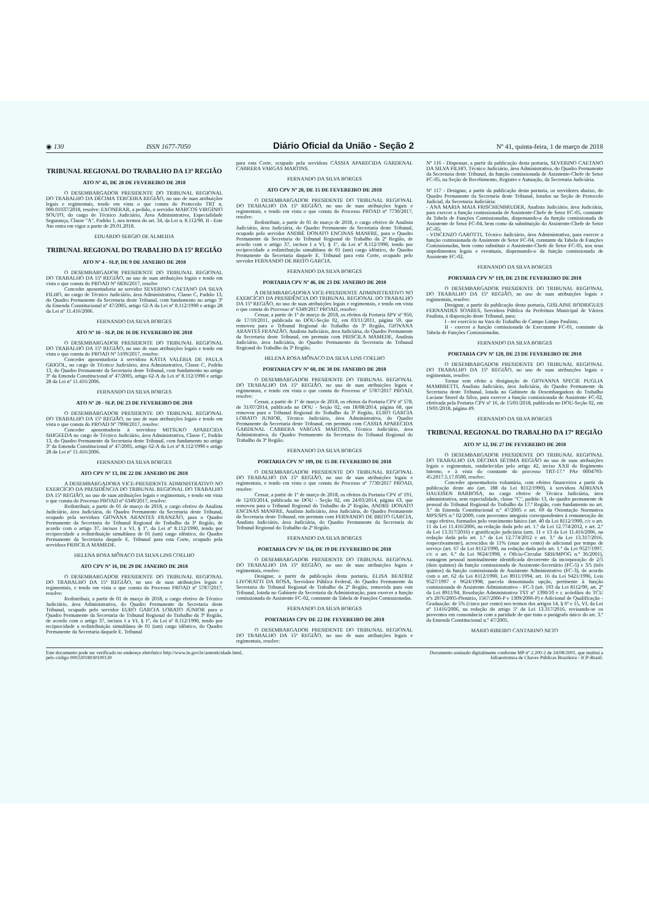◉ 130 ISSN 1677-7050 Diário Oficial da União - Seção 2 Nº 41, quinta-feira, 1 de março de 2018
TRIBUNAL REGIONAL DO TRABALHO DA 13ª REGIÃO
ATO Nº 45, DE 28 DE FEVEREIRO DE 2018
O DESEMBARGADOR PRESIDENTE DO TRIBUNAL REGIONAL DO TRABALHO DA DÉCIMA TERCEIRA REGIÃO, no uso de suas atribuições legais e regimentais, tendo em vista o que consta do Protocolo TRT n. 000.01037/2018, resolve: EXONERAR, a pedido, o servidor MARCOS VIRGÍNIO SOUTO, do cargo de Técnico Judiciário, Área Administrativa, Especialidade Segurança, Classe "A", Padrão 1, nos termos do art. 34, da Lei n. 8.112/90. II - Este Ato entra em vigor a partir de 29.01.2018.
EDUARDO SERGIO DE ALMEIDA
TRIBUNAL REGIONAL DO TRABALHO DA 15ª REGIÃO
ATO Nº 4 - SLP, DE 9 DE JANEIRO DE 2018
O DESEMBARGADOR PRESIDENTE DO TRIBUNAL REGIONAL DO TRABALHO DA 15ª REGIÃO, no uso de suas atribuições legais e tendo em vista o que consta do PROAD Nº 6836/2017, resolve
Conceder aposentadoria ao servidor SEVERINO CAETANO DA SILVA FILHO, no cargo de Técnico Judiciário, área Administrativa, Classe C, Padrão 13, do Quadro Permanente da Secretaria deste Tribunal, com fundamento no artigo 3º da Emenda Constitucional nº 47/2005, artigo 62-A da Lei nº 8.112/1990 e artigo 28 da Lei nº 11.416/2006.
FERNANDO DA SILVA BORGES
ATO Nº 16 - SLP, DE 16 DE FEVEREIRO DE 2018
O DESEMBARGADOR PRESIDENTE DO TRIBUNAL REGIONAL DO TRABALHO DA 15ª REGIÃO, no uso de suas atribuições legais e tendo em vista o que consta do PROAD Nº 5109/2017, resolve:
Conceder aposentadoria à servidora KÁTIA VALÉRIA DE PAULA GRIGOL, no cargo de Técnico Judiciário, área Administrativa, Classe C, Padrão 13, do Quadro Permanente da Secretaria deste Tribunal, com fundamento no artigo 3º da Emenda Constitucional nº 47/2005, artigo 62-A da Lei nº 8.112/1990 e artigo 28 da Lei nº 11.416/2006.
FERNANDO DA SILVA BORGES
ATO Nº 20 - SLP, DE 23 DE FEVEREIRO DE 2018
O DESEMBARGADOR PRESIDENTE DO TRIBUNAL REGIONAL DO TRABALHO DA 15ª REGIÃO, no uso de suas atribuições legais e tendo em vista o que consta do PROAD Nº 7998/2017, resolve:
Conceder aposentadoria à servidora MITSUKO APARECIDA SHIGEEDA no cargo de Técnico Judiciário, área Administrativa, Classe C, Padrão 13, do Quadro Permanente da Secretaria deste Tribunal, com fundamento no artigo 3º da Emenda Constitucional nº 47/2005, artigo 62-A da Lei nº 8.112/1990 e artigo 28 da Lei nº 11.416/2006.
FERNANDO DA SILVA BORGES
ATO CPV Nº 13, DE 22 DE JANEIRO DE 2018
A DESEMBARGADORA VICE-PRESIDENTE ADMINISTRATIVO NO EXERCÍCIO DA PRESIDÊNCIA DO TRIBUNAL REGIONAL DO TRABALHO DA 15ª REGIÃO, no uso de suas atribuições legais e regimentais, e tendo em vista o que consta do Processo PROAD nº 6349/2017, resolve:
Redistribuir, a partir de 01 de março de 2018, o cargo efetivo de Analista Judiciário, área Judiciária, do Quadro Permanente da Secretaria deste Tribunal, ocupado pela servidora GIOVANA ARANTES FRANZÃO, para o Quadro Permanente da Secretaria do Tribunal Regional do Trabalho da 3ª Região, de acordo com o artigo 37, incisos I a VI, § 1º, da Lei nº 8.112/1990, tendo por reciprocidade a redistribuição simultânea de 01 (um) cargo idêntico, do Quadro Permanente da Secretaria daquele E. Tribunal para esta Corte, ocupado pela servidora PRISCILA MAMEDE.
HELENA ROSA MÔNACO DA SILVA LINS COELHO
ATO CPV Nº 16, DE 29 DE JANEIRO DE 2018
O DESEMBARGADOR PRESIDENTE DO TRIBUNAL REGIONAL DO TRABALHO DA 15ª REGIÃO, no uso de suas atribuições legais e regimentais, e tendo em vista o que consta do Processo PROAD nº 5787/2017, resolve:
Redistribuir, a partir de 01 de março de 2018, o cargo efetivo de Técnico Judiciário, área Administrativa, do Quadro Permanente da Secretaria deste Tribunal, ocupado pelo servidor EURO GARCIA LOBATO JÚNIOR para o Quadro Permanente da Secretaria do Tribunal Regional do Trabalho da 3ª Região, de acordo com o artigo 37, incisos I a VI, § 1º, da Lei nº 8.112/1990, tendo por reciprocidade a redistribuição simultânea de 01 (um) cargo idêntico, do Quadro Permanente da Secretaria daquele E. Tribunal
para esta Corte, ocupado pela servidora CÁSSIA APARECIDA GARDENAL CABRERA VARGAS MARTINS.
FERNANDO DA SILVA BORGES
ATO CPV Nº 20, DE 15 DE FEVEREIRO DE 2018
O DESEMBARGADOR PRESIDENTE DO TRIBUNAL REGIONAL DO TRABALHO DA 15ª REGIÃO, no uso de suas atribuições legais e regimentais, e tendo em vista o que consta do Processo PROAD nº 7730/2017, resolve:
Redistribuir, a partir de 01 de março de 2018, o cargo efetivo de Analista Judiciário, área Judiciária, do Quadro Permanente da Secretaria deste Tribunal, ocupado pelo servidor ANDRÉ DONATO ENCINAS MANFRE, para o Quadro Permanente da Secretaria do Tribunal Regional do Trabalho da 2ª Região, de acordo com o artigo 37, incisos I a VI, § 1º, da Lei nº 8.112/1990, tendo por reciprocidade a redistribuição simultânea de 01 (um) cargo idêntico, do Quadro Permanente da Secretaria daquele E. Tribunal para esta Corte, ocupado pelo servidor FERNANDO DE BRITO GARCIA.
FERNANDO DA SILVA BORGES
PORTARIA CPV Nº 46, DE 23 DE JANEIRO DE 2018
A DESEMBARGADORA VICE-PRESIDENTE ADMINISTRATIVO NO EXERCÍCIO DA PRESIDÊNCIA DO TRIBUNAL REGIONAL DO TRABALHO DA 15ª REGIÃO, no uso de suas atribuições legais e regimentais, e tendo em vista o que consta do Processo nº 6349/2017 PROAD, resolve:
Cessar, a partir de 1º de março de 2018, os efeitos da Portaria SPV nº 950, de 17/10/2011, publicada no DOU-Seção 02, em 03/11/2011, página 59, que removeu para o Tribunal Regional do Trabalho da 3ª Região, GIOVANA ARANTES FRANZÃO, Analista Judiciário, área Judiciária, do Quadro Permanente da Secretaria deste Tribunal, em permuta com PRISCILA MAMEDE, Analista Judiciário, área Judiciária, do Quadro Permanente da Secretaria do Tribunal Regional do Trabalho da 3ª Região.
HELENA ROSA MÔNACO DA SILVA LINS COELHO
PORTARIA CPV Nº 60, DE 30 DE JANEIRO DE 2018
O DESEMBARGADOR PRESIDENTE DO TRIBUNAL REGIONAL DO TRABALHO DA 15ª REGIÃO, no uso de suas atribuições legais e regimentais, e tendo em vista o que consta do Processo nº 5787/2017 PROAD, resolve:
Cessar, a partir de 1º de março de 2018, os efeitos da Portaria CPV nº 578, de 31/07/2014, publicada no DOU - Seção 02, em 18/08/2014, página 68, que removeu para o Tribunal Regional do Trabalho da 3ª Região, EURO GARCIA LOBATO JUNIOR, Técnico Judiciário, área Administrativa, do Quadro Permanente da Secretaria deste Tribunal, em permuta com CASSIA APARECIDA GARDENAL CABRERA VARGAS MARTINS, Técnico Judiciário, área Administrativa, do Quadro Permanente da Secretaria do Tribunal Regional do Trabalho da 3ª Região.
FERNANDO DA SILVA BORGES
PORTARIA CPV Nº 109, DE 15 DE FEVEREIRO DE 2018
O DESEMBARGADOR PRESIDENTE DO TRIBUNAL REGIONAL DO TRABALHO DA 15ª REGIÃO, no uso de suas atribuições legais e regimentais, e tendo em vista o que consta do Processo nº 7730/2017 PROAD, resolve:
Cessar, a partir de 1º de março de 2018, os efeitos da Portaria CPV nº 191, de 12/03/2014, publicada no DOU - Seção 02, em 24/03/2014, página 63, que removeu para o Tribunal Regional do Trabalho da 2ª Região, ANDRE DONATO ENCINAS MANFRE, Analista Judiciário, área Judiciária, do Quadro Permanente da Secretaria deste Tribunal, em permuta com FERNANDO DE BRITO GARCIA, Analista Judiciário, área Judiciária, do Quadro Permanente da Secretaria do Tribunal Regional do Trabalho da 2ª Região.
FERNANDO DA SILVA BORGES
PORTARIA CPV Nº 114, DE 19 DE FEVEREIRO DE 2018
O DESEMBARGADOR PRESIDENTE DO TRIBUNAL REGIONAL DO TRABALHO DA 15ª REGIÃO, no uso de suas atribuições legais e regimentais, resolve:
Designar, a partir da publicação desta portaria, ELISA BEATRIZ LIVORATTI DA ROSA, Servidora Pública Federal, do Quadro Permanente da Secretaria do Tribunal Regional do Trabalho da 2ª Região, removida para este Tribunal, lotada no Gabinete da Secretaria da Administração, para exercer a função comissionada de Assistente FC-02, constante da Tabela de Funções Comissionadas.
FERNANDO DA SILVA BORGES
PORTARIAS CPV DE 22 DE FEVEREIRO DE 2018
O DESEMBARGADOR PRESIDENTE DO TRIBUNAL REGIONAL DO TRABALHO DA 15ª REGIÃO, no uso de suas atribuições legais e regimentais, resolve:
Nº 116 - Dispensar, a partir da publicação desta portaria, SEVERINO CAETANO DA SILVA FILHO, Técnico Judiciário, área Administrativa, do Quadro Permanente da Secretaria deste Tribunal, da função comissionada de Assistente-Chefe de Setor FC-05, na Seção de Recebimento, Registro e Autuação, da Secretaria Judiciária.
Nº 117 - Designar, a partir da publicação desta portaria, os servidores abaixo, do Quadro Permanente da Secretaria deste Tribunal, lotados na Seção de Protocolo Judicial, da Secretaria Judiciária:
- ANA MARIA MAIA FRISCHENBRUDER, Analista Judiciário, área Judiciária, para exercer a função comissionada de Assistente-Chefe de Setor FC-05, constante da Tabela de Funções Comissionadas, dispensando-a da função comissionada de Assistente de Setor FC-04, bem como da substituição do Assistente-Chefe de Setor FC-05;
- VINCENZO GAROTTI, Técnico Judiciário, área Administrativa, para exercer a função comissionada de Assistente de Setor FC-04, constante da Tabela de Funções Comissionadas, bem como substituir o Assistente-Chefe de Setor FC-05, nos seus impedimentos legais e eventuais, dispensando-o da função comissionada de Assistente FC-02.
FERNANDO DA SILVA BORGES
PORTARIA CPV Nº 119, DE 23 DE FEVEREIRO DE 2018
O DESEMBARGADOR PRESIDENTE DO TRIBUNAL REGIONAL DO TRABALHO DA 15ª REGIÃO, no uso de suas atribuições legais e regimentais, resolve:
Designar, a partir da publicação desta portaria, GISLAINE RODRIGUES FERNANDES SOARES, Servidora Pública da Prefeitura Municipal de Várzea Paulista, à disposição deste Tribunal, para:
I - ter exercício na Vara do Trabalho de Campo Limpo Paulista;
II - exercer a função comissionada de Executante FC-01, constante da Tabela de Funções Comissionadas.
FERNANDO DA SILVA BORGES
PORTARIA CPV Nº 120, DE 23 DE FEVEREIRO DE 2018
O DESEMBARGADOR PRESIDENTE DO TRIBUNAL REGIONAL DO TRABALHO DA 15ª REGIÃO, no uso de suas atribuições legais e regimentais, resolve:
Tornar sem efeito a designação de GIOVANNA SPECIE PUGLIA MAMBRETTI, Analista Judiciário, área Judiciária, do Quadro Permanente da Secretaria deste Tribunal, lotada no Gabinete da Desembargadora do Trabalho Luciane Storel da Silva, para exercer a função comissionada de Assistente FC-02, efetivada pela Portaria CPV nº 16, de 15/01/2018, publicada no DOU-Seção 02, em 19/01/2018, página 49.
FERNANDO DA SILVA BORGES
TRIBUNAL REGIONAL DO TRABALHO DA 17ª REGIÃO
ATO Nº 12, DE 27 DE FEVEREIRO DE 2018
O DESEMBARGADOR PRESIDENTE DO TRIBUNAL REGIONAL DO TRABALHO DA DÉCIMA SÉTIMA REGIÃO no uso de suas atribuições legais e regimentais, estabelecidas pelo artigo 42, inciso XXII do Regimento Interno, e à vista do constante do processo TRT-17.ª PAe 0004793-45.2017.5.17.0500, resolve:
Conceder aposentadoria voluntária, com efeitos financeiros a partir da publicação deste ato (art. 188 da Lei 8112/1990), à servidora ADRIANA HAUEISEN BARBOSA, no cargo efetivo de Técnica Judiciária, área administrativa, sem especialidade, classe "C", padrão 13, do quadro permanente de pessoal do Tribunal Regional do Trabalho da 17.ª Região, com fundamento no art. 3.º da Emenda Constitucional n.º 47/2005 e art. 69 da Orientação Normativa MPS/SPS n.º 02/2009, com proventos integrais correspondentes à remuneração do cargo efetivo, formados pelo vencimento básico (art. 40 da Lei 8112/1990, c/c o art. 11 da Lei 11.416/2006, na redação dada pelo art. 1.º da Lei 12.774/2012, e art. 2.º da Lei 13.317/2016) e gratificação judiciária (arts. 11 e 13 da Lei 11.416/2006, na redação dada pelo art. 1.º da Lei 12.774/2012 e art. 3.º da Lei 13.317/2016, respectivamente), acrescidos de 11% (onze por cento) de adicional por tempo de serviço (art. 67 da Lei 8112/1990, na redação dada pelo art. 1.º da Lei 9527/1997, c/c o art. 6.º da Lei 9624/1998, e Ofício-Circular SRH/MPOG n.º 36/2001), vantagem pessoal nominalmente identificada decorrente da incorporação de 2/5 (dois quintos) da função comissionada de Assistente-Secretário (FC-5) e 3/5 (três quintos) da função comissionada de Assistente Administrativo (FC-3), de acordo com o art. 62 da Lei 8112/1990, Lei 8911/1994, art. 16 da Lei 9421/1996, Leis 9527/1997 e 9624/1998, parcela denominada opção, pertinente à função comissionada de Assistente Administrativo - FC-3 (art. 193 da Lei 8112/90, art. 2º da Lei 8911/94, Resolução Administrativa TST nº 1390/10 e r. acórdãos do TCU nºs 2076/2005-Plenário, 1567/2006-P e 1309/2006-P) e Adicional de Qualificação - Graduação: de 5% (cinco por cento) nos termos dos artigos 14, § 6º e 15, VI, da Lei nº 11416/2006, na redação do artigo 5º da Lei 13.317/2016, revisando-se os proventos em consonância com a paridade de que trata o parágrafo único do art. 3.º da Emenda Constitucional n.º 47/2005.
MARIO RIBEIRO CANTARINO NETO
Este documento pode ser verificado no endereço eletrônico http://www.in.gov.br/autenticidade.html,
pelo código 00022018030100130 Documento assinado digitalmente conforme MP nº 2.200-2 de 24/08/2001, que institui a
Infraestrutura de Chaves Públicas Brasileira - ICP-Brasil.